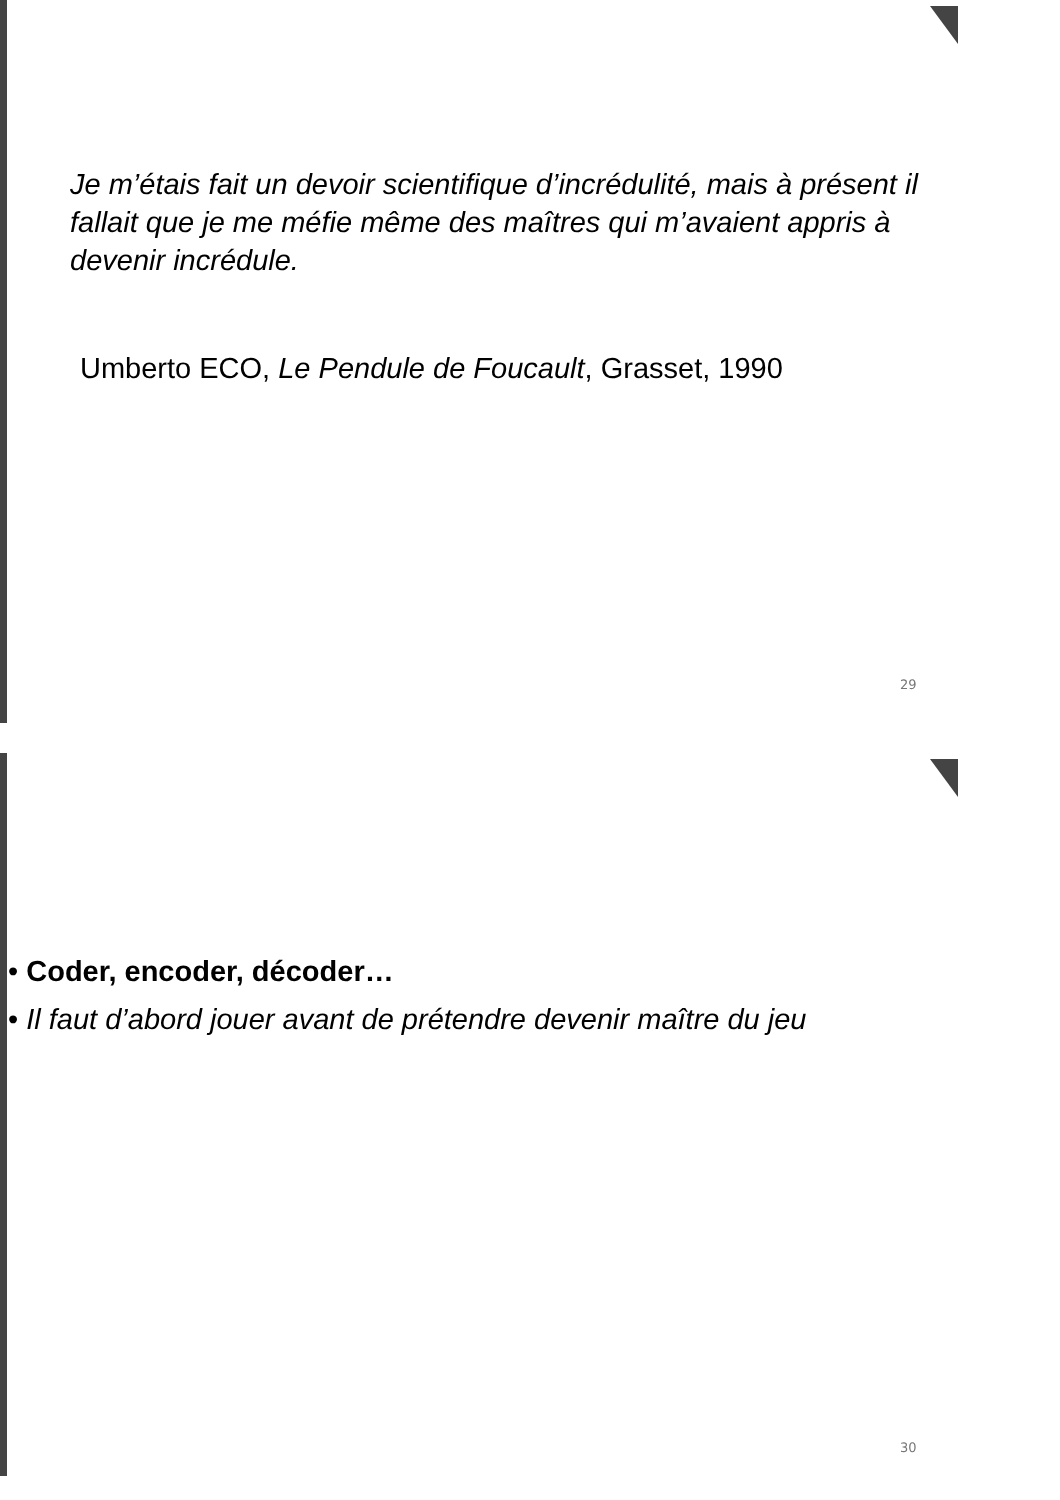Je m’étais fait un devoir scientifique d’incrédulité, mais à présent il fallait que je me méfie même des maîtres qui m’avaient appris à devenir incrédule.
Umberto ECO, Le Pendule de Foucault, Grasset, 1990
29
• Coder, encoder, décoder…
• Il faut d’abord jouer avant de prétendre devenir maître du jeu
30